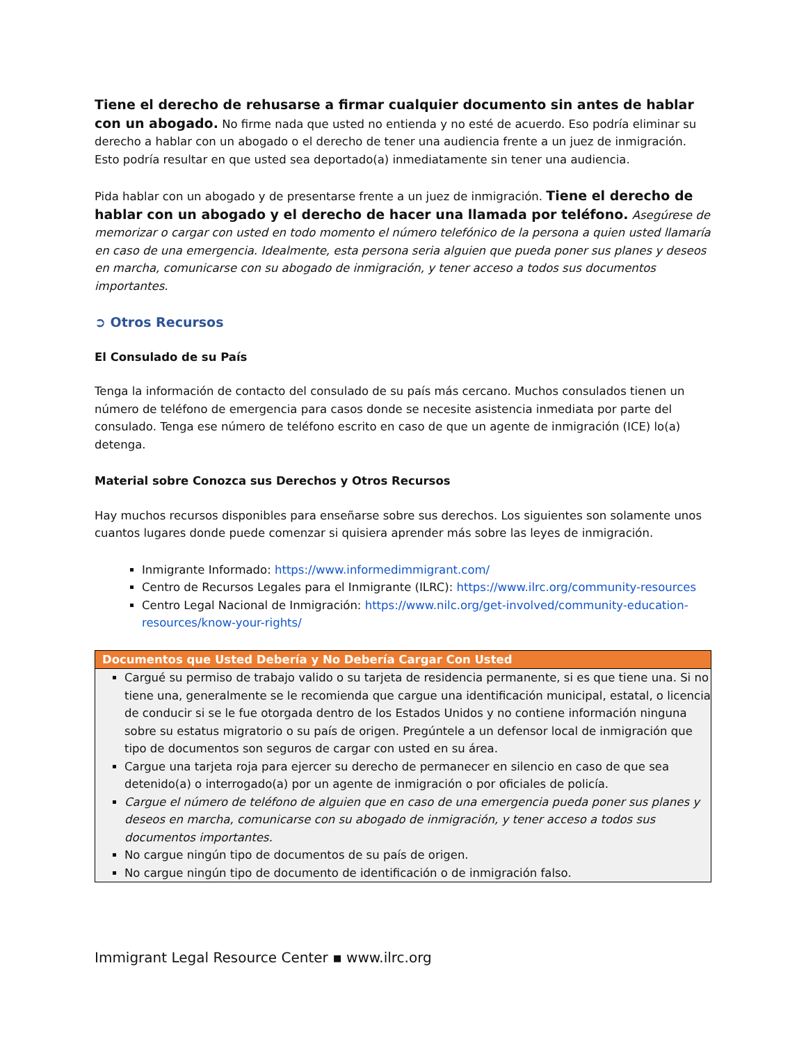Tiene el derecho de rehusarse a firmar cualquier documento sin antes de hablar con un abogado. No firme nada que usted no entienda y no esté de acuerdo. Eso podría eliminar su derecho a hablar con un abogado o el derecho de tener una audiencia frente a un juez de inmigración. Esto podría resultar en que usted sea deportado(a) inmediatamente sin tener una audiencia.
Pida hablar con un abogado y de presentarse frente a un juez de inmigración. Tiene el derecho de hablar con un abogado y el derecho de hacer una llamada por teléfono. Asegúrese de memorizar o cargar con usted en todo momento el número telefónico de la persona a quien usted llamaría en caso de una emergencia. Idealmente, esta persona seria alguien que pueda poner sus planes y deseos en marcha, comunicarse con su abogado de inmigración, y tener acceso a todos sus documentos importantes.
➲ Otros Recursos
El Consulado de su País
Tenga la información de contacto del consulado de su país más cercano. Muchos consulados tienen un número de teléfono de emergencia para casos donde se necesite asistencia inmediata por parte del consulado. Tenga ese número de teléfono escrito en caso de que un agente de inmigración (ICE) lo(a) detenga.
Material sobre Conozca sus Derechos y Otros Recursos
Hay muchos recursos disponibles para enseñarse sobre sus derechos. Los siguientes son solamente unos cuantos lugares donde puede comenzar si quisiera aprender más sobre las leyes de inmigración.
Inmigrante Informado: https://www.informedimmigrant.com/
Centro de Recursos Legales para el Inmigrante (ILRC): https://www.ilrc.org/community-resources
Centro Legal Nacional de Inmigración: https://www.nilc.org/get-involved/community-education-resources/know-your-rights/
Documentos que Usted Debería y No Debería Cargar Con Usted
Cargué su permiso de trabajo valido o su tarjeta de residencia permanente, si es que tiene una. Si no tiene una, generalmente se le recomienda que cargue una identificación municipal, estatal, o licencia de conducir si se le fue otorgada dentro de los Estados Unidos y no contiene información ninguna sobre su estatus migratorio o su país de origen. Pregúntele a un defensor local de inmigración que tipo de documentos son seguros de cargar con usted en su área.
Cargue una tarjeta roja para ejercer su derecho de permanecer en silencio en caso de que sea detenido(a) o interrogado(a) por un agente de inmigración o por oficiales de policía.
Cargue el número de teléfono de alguien que en caso de una emergencia pueda poner sus planes y deseos en marcha, comunicarse con su abogado de inmigración, y tener acceso a todos sus documentos importantes.
No cargue ningún tipo de documentos de su país de origen.
No cargue ningún tipo de documento de identificación o de inmigración falso.
Immigrant Legal Resource Center ▪ www.ilrc.org